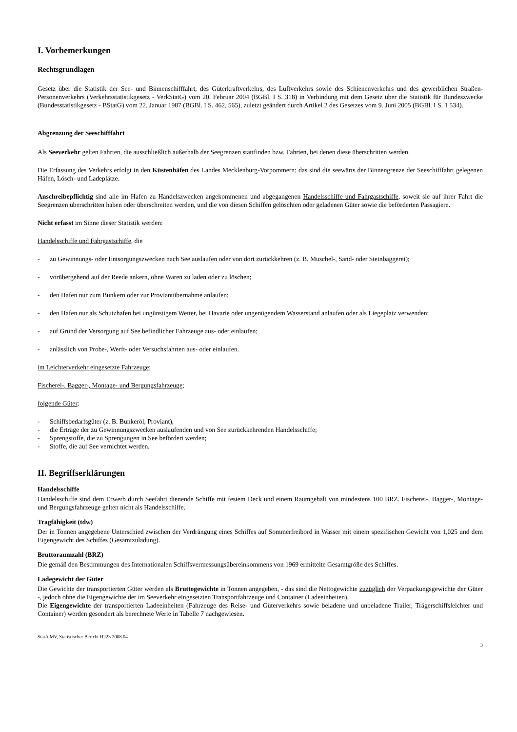I. Vorbemerkungen
Rechtsgrundlagen
Gesetz über die Statistik der See- und Binnenschifffahrt, des Güterkraftverkehrs, des Luftverkehrs sowie des Schienenverkehrs und des gewerblichen Straßen-Personenverkehrs (Verkehrsstatistikgesetz - VerkStatG) vom 20. Februar 2004 (BGBl. I S. 318) in Verbindung mit dem Gesetz über die Statistik für Bundeszwecke (Bundesstatistikgesetz - BStatG) vom 22. Januar 1987 (BGBl. I S. 462, 565), zuletzt geändert durch Artikel 2 des Gesetzes vom 9. Juni 2005 (BGBl. I S. 1 534).
Abgrenzung der Seeschifffahrt
Als Seeverkehr gelten Fahrten, die ausschließlich außerhalb der Seegrenzen stattfinden bzw. Fahrten, bei denen diese überschritten werden.
Die Erfassung des Verkehrs erfolgt in den Küstenhäfen des Landes Mecklenburg-Vorpommern; das sind die seewärts der Binnengrenze der Seeschifffahrt gelegenen Häfen, Lösch- und Ladeplätze.
Anschreibepflichtig sind alle im Hafen zu Handelszwecken angekommenen und abgegangenen Handelsschiffe und Fahrgastschiffe, soweit sie auf ihrer Fahrt die Seegrenzen überschritten haben oder überschreiten werden, und die von diesen Schiffen gelöschten oder geladenen Güter sowie die beförderten Passagiere.
Nicht erfasst im Sinne dieser Statistik werden:
Handelsschiffe und Fahrgastschiffe, die
- zu Gewinnungs- oder Entsorgungszwecken nach See auslaufen oder von dort zurückkehren (z. B. Muschel-, Sand- oder Steinbaggerei);
- vorübergehend auf der Reede ankern, ohne Waren zu laden oder zu löschen;
- den Hafen nur zum Bunkern oder zur Proviantübernahme anlaufen;
- den Hafen nur als Schutzhafen bei ungünstigem Wetter, bei Havarie oder ungenügendem Wasserstand anlaufen oder als Liegeplatz verwenden;
- auf Grund der Versorgung auf See befindlicher Fahrzeuge aus- oder einlaufen;
- anlässlich von Probe-, Werft- oder Versuchsfahrten aus- oder einlaufen.
im Leichterverkehr eingesetzte Fahrzeuge;
Fischerei-, Bagger-, Montage- und Bergungsfahrzeuge;
folgende Güter:
- Schiffsbedarfsgüter (z. B. Bunkeröl, Proviant),
- die Erträge der zu Gewinnungszwecken auslaufenden und von See zurückkehrenden Handelsschiffe;
- Sprengstoffe, die zu Sprengungen in See befördert werden;
- Stoffe, die auf See vernichtet werden.
II. Begriffserklärungen
Handelsschiffe
Handelsschiffe sind dem Erwerb durch Seefahrt dienende Schiffe mit festem Deck und einem Raumgehalt von mindestens 100 BRZ. Fischerei-, Bagger-, Montage- und Bergungsfahrzeuge gelten nicht als Handelsschiffe.
Tragfähigkeit (tdw)
Der in Tonnen angegebene Unterschied zwischen der Verdrängung eines Schiffes auf Sommerfreibord in Wasser mit einem spezifischen Gewicht von 1,025 und dem Eigengewicht des Schiffes (Gesamtzuladung).
Bruttoraumzahl (BRZ)
Die gemäß den Bestimmungen des Internationalen Schiffsvermessungsübereinkommens von 1969 ermittelte Gesamtgröße des Schiffes.
Ladegewicht der Güter
Die Gewichte der transportierten Güter werden als Bruttogewichte in Tonnen angegeben, - das sind die Nettogewichte zuzüglich der Verpackungsgewichte der Güter -, jedoch ohne die Eigengewichte der im Seeverkehr eingesetzten Transportfahrzeuge und Container (Ladeeinheiten).
Die Eigengewichte der transportierten Ladeeinheiten (Fahrzeuge des Reise- und Güterverkehrs sowie beladene und unbeladene Trailer, Trägerschiffsleichter und Container) werden gesondert als berechnete Werte in Tabelle 7 nachgewiesen.
StatA MV, Statistischer Bericht H223 2008 04
3